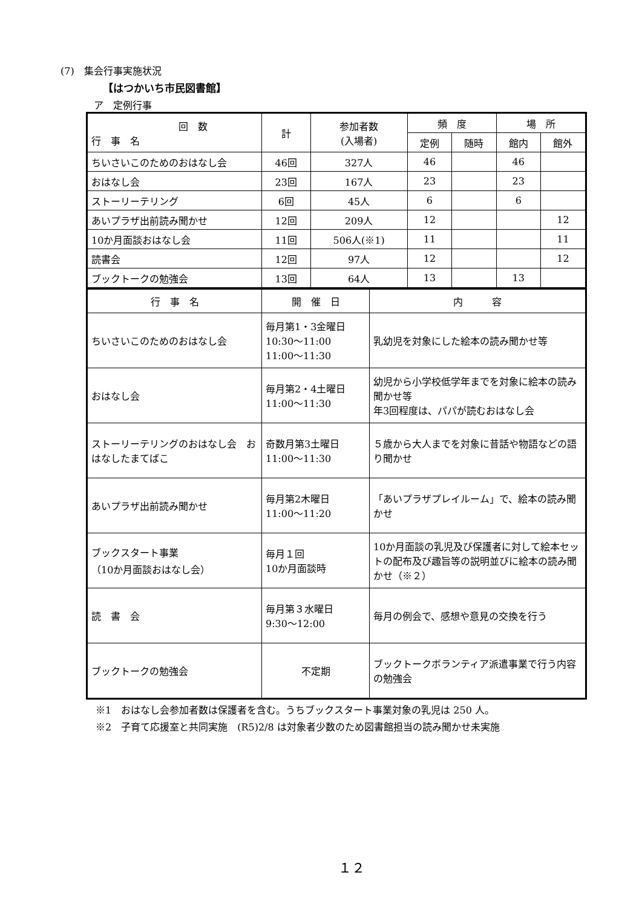(7)　集会行事実施状況
【はつかいち市民図書館】
ア　定例行事
| 回 数 行 事 名 | 計 | 参加者数 (入場者) | 頻 度 | | 場 所 | |
| --- | --- | --- | --- | --- | --- | --- |
| | | | 定例 | 随時 | 館内 | 館外 |
| ちいさいこのためのおはなし会 | 46回 | 327人 | 46 | | 46 | |
| おはなし会 | 23回 | 167人 | 23 | | 23 | |
| ストーリーテリング | 6回 | 45人 | 6 | | 6 | |
| あいプラザ出前読み聞かせ | 12回 | 209人 | 12 | | | 12 |
| 10か月面談おはなし会 | 11回 | 506人(※1) | 11 | | | 11 |
| 読書会 | 12回 | 97人 | 12 | | | 12 |
| ブックトークの勉強会 | 13回 | 64人 | 13 | | 13 | |
| 行 事 名 | 開 催 日 | 内 容 |
| --- | --- | --- |
| ちいさいこのためのおはなし会 | 毎月第1・3金曜日 10:30～11:00 11:00～11:30 | 乳幼児を対象にした絵本の読み聞かせ等 |
| おはなし会 | 毎月第2・4土曜日 11:00～11:30 | 幼児から小学校低学年までを対象に絵本の読み聞かせ等 年3回程度は、パパが読むおはなし会 |
| ストーリーテリングのおはなし会 おはなしたまてばこ | 奇数月第3土曜日 11:00～11:30 | ５歳から大人までを対象に昔話や物語などの語り聞かせ |
| あいプラザ出前読み聞かせ | 毎月第2木曜日 11:00～11:20 | 「あいプラザプレイルーム」で、絵本の読み聞かせ |
| ブックスタート事業 （10か月面談おはなし会） | 毎月１回 10か月面談時 | 10か月面談の乳児及び保護者に対して絵本セットの配布及び趣旨等の説明並びに絵本の読み聞かせ（※２） |
| 読 書 会 | 毎月第３水曜日 9:30～12:00 | 毎月の例会で、感想や意見の交換を行う |
| ブックトークの勉強会 | 不定期 | ブックトークボランティア派遣事業で行う内容の勉強会 |
※1　おはなし会参加者数は保護者を含む。うちブックスタート事業対象の乳児は 250 人。
※2　子育て応援室と共同実施　(R5)2/8 は対象者少数のため図書館担当の読み聞かせ未実施
１２